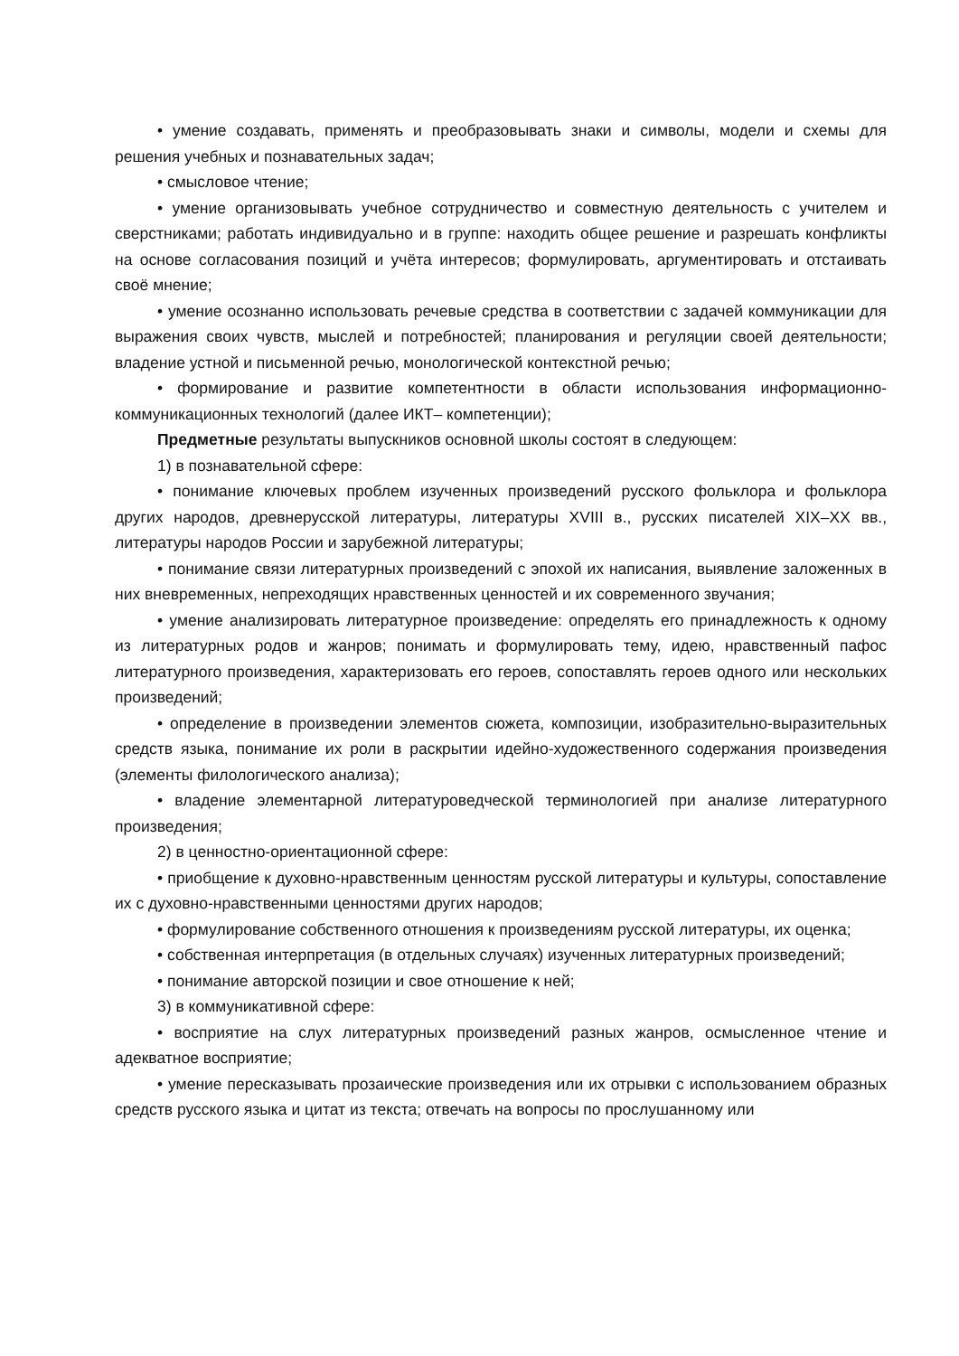• умение создавать, применять и преобразовывать знаки и символы, модели и схемы для решения учебных и познавательных задач;
• смысловое чтение;
• умение организовывать учебное сотрудничество и совместную деятельность с учителем и сверстниками; работать индивидуально и в группе: находить общее решение и разрешать конфликты на основе согласования позиций и учёта интересов; формулировать, аргументировать и отстаивать своё мнение;
• умение осознанно использовать речевые средства в соответствии с задачей коммуникации для выражения своих чувств, мыслей и потребностей; планирования и регуляции своей деятельности; владение устной и письменной речью, монологической контекстной речью;
• формирование и развитие компетентности в области использования информационно-коммуникационных технологий (далее ИКТ– компетенции);
Предметные результаты выпускников основной школы состоят в следующем:
1) в познавательной сфере:
• понимание ключевых проблем изученных произведений русского фольклора и фольклора других народов, древнерусской литературы, литературы XVIII в., русских писателей XIX–XX вв., литературы народов России и зарубежной литературы;
• понимание связи литературных произведений с эпохой их написания, выявление заложенных в них вневременных, непреходящих нравственных ценностей и их современного звучания;
• умение анализировать литературное произведение: определять его принадлежность к одному из литературных родов и жанров; понимать и формулировать тему, идею, нравственный пафос литературного произведения, характеризовать его героев, сопоставлять героев одного или нескольких произведений;
• определение в произведении элементов сюжета, композиции, изобразительно-выразительных средств языка, понимание их роли в раскрытии идейно-художественного содержания произведения (элементы филологического анализа);
• владение элементарной литературоведческой терминологией при анализе литературного произведения;
2) в ценностно-ориентационной сфере:
• приобщение к духовно-нравственным ценностям русской литературы и культуры, сопоставление их с духовно-нравственными ценностями других народов;
• формулирование собственного отношения к произведениям русской литературы, их оценка;
• собственная интерпретация (в отдельных случаях) изученных литературных произведений;
• понимание авторской позиции и свое отношение к ней;
3) в коммуникативной сфере:
• восприятие на слух литературных произведений разных жанров, осмысленное чтение и адекватное восприятие;
• умение пересказывать прозаические произведения или их отрывки с использованием образных средств русского языка и цитат из текста; отвечать на вопросы по прослушанному или